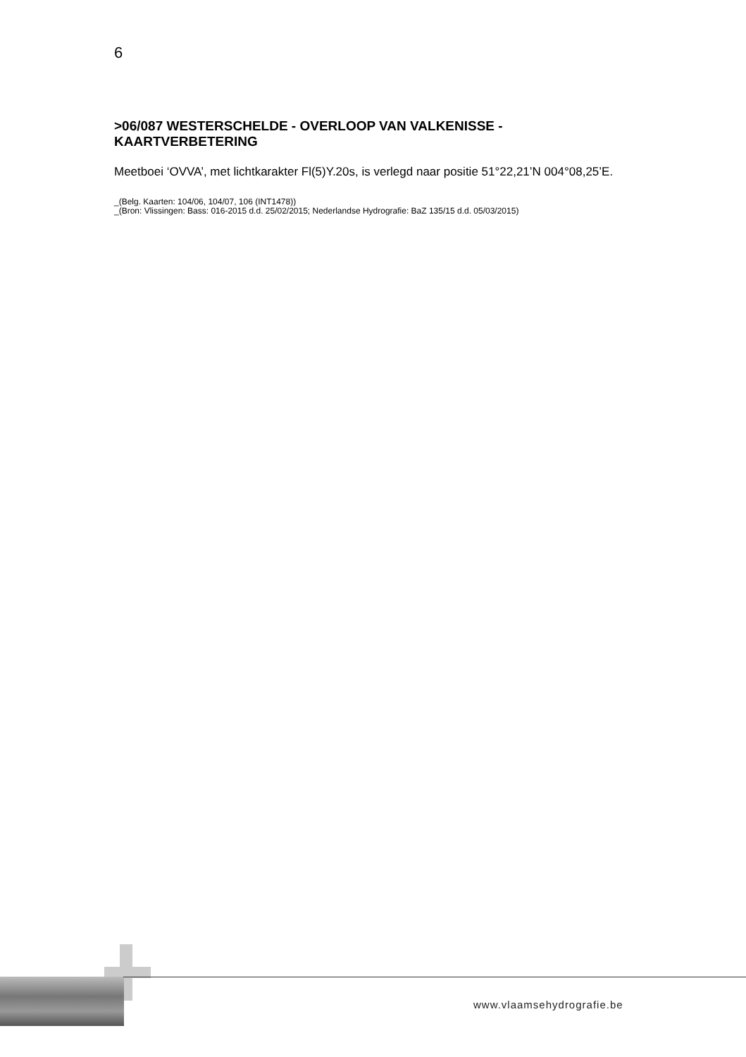6
>06/087 WESTERSCHELDE - OVERLOOP VAN VALKENISSE - KAARTVERBETERING
Meetboei ‘OVVA’, met lichtkarakter Fl(5)Y.20s, is verlegd naar positie 51°22,21’N 004°08,25’E.
_(Belg. Kaarten: 104/06, 104/07, 106 (INT1478))
_(Bron: Vlissingen: Bass: 016-2015 d.d. 25/02/2015; Nederlandse Hydrografie: BaZ 135/15 d.d. 05/03/2015)
www.vlaamsehydrografie.be